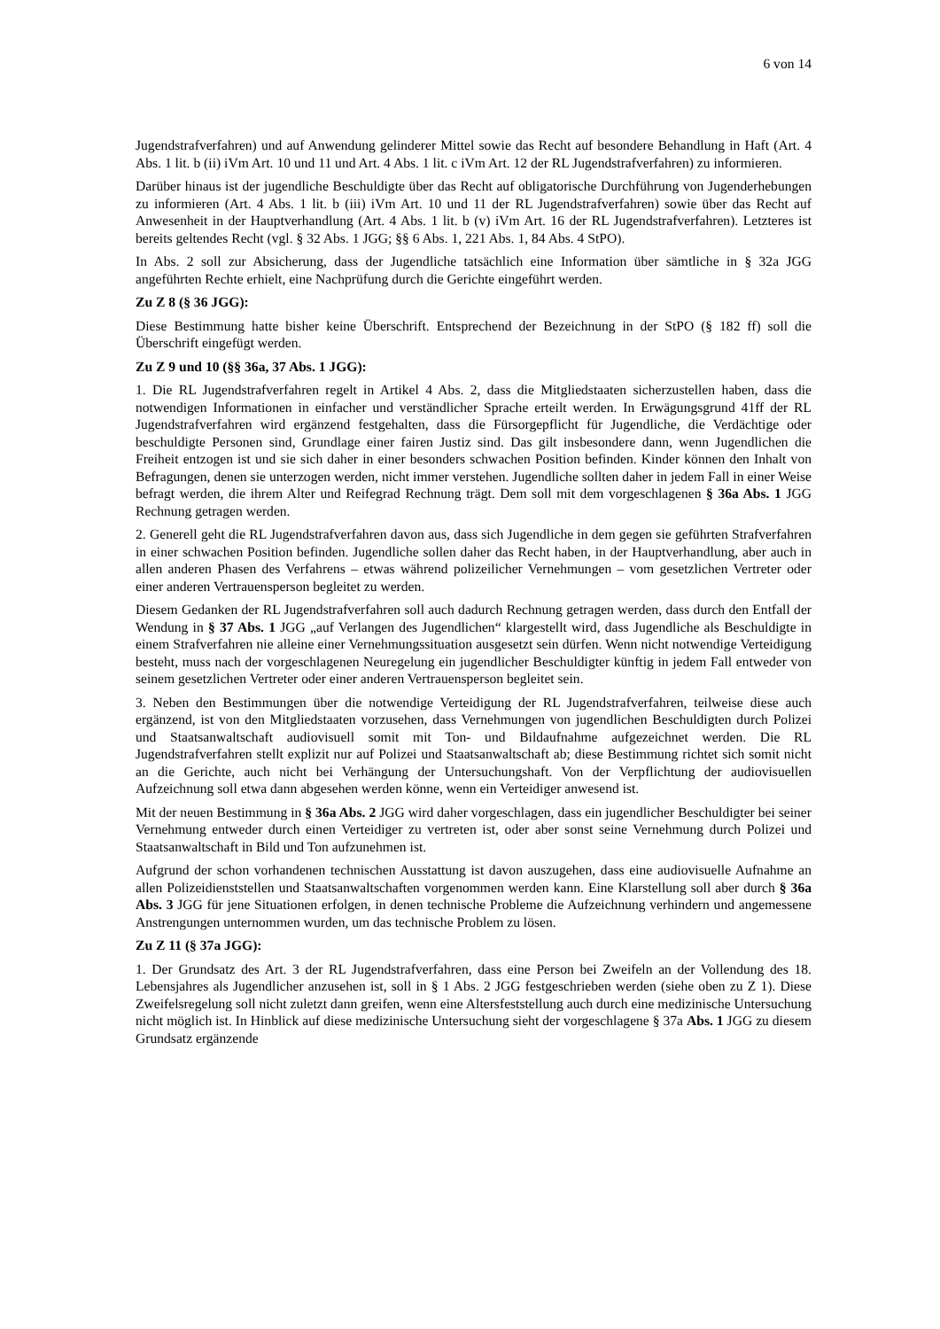6 von 14
Jugendstrafverfahren) und auf Anwendung gelinderer Mittel sowie das Recht auf besondere Behandlung in Haft (Art. 4 Abs. 1 lit. b (ii) iVm Art. 10 und 11 und Art. 4 Abs. 1 lit. c iVm Art. 12 der RL Jugendstrafverfahren) zu informieren.
Darüber hinaus ist der jugendliche Beschuldigte über das Recht auf obligatorische Durchführung von Jugenderhebungen zu informieren (Art. 4 Abs. 1 lit. b (iii) iVm Art. 10 und 11 der RL Jugendstrafverfahren) sowie über das Recht auf Anwesenheit in der Hauptverhandlung (Art. 4 Abs. 1 lit. b (v) iVm Art. 16 der RL Jugendstrafverfahren). Letzteres ist bereits geltendes Recht (vgl. § 32 Abs. 1 JGG; §§ 6 Abs. 1, 221 Abs. 1, 84 Abs. 4 StPO).
In Abs. 2 soll zur Absicherung, dass der Jugendliche tatsächlich eine Information über sämtliche in § 32a JGG angeführten Rechte erhielt, eine Nachprüfung durch die Gerichte eingeführt werden.
Zu Z 8 (§ 36 JGG):
Diese Bestimmung hatte bisher keine Überschrift. Entsprechend der Bezeichnung in der StPO (§ 182 ff) soll die Überschrift eingefügt werden.
Zu Z 9 und 10 (§§ 36a, 37 Abs. 1 JGG):
1. Die RL Jugendstrafverfahren regelt in Artikel 4 Abs. 2, dass die Mitgliedstaaten sicherzustellen haben, dass die notwendigen Informationen in einfacher und verständlicher Sprache erteilt werden. In Erwägungsgrund 41ff der RL Jugendstrafverfahren wird ergänzend festgehalten, dass die Fürsorgepflicht für Jugendliche, die Verdächtige oder beschuldigte Personen sind, Grundlage einer fairen Justiz sind. Das gilt insbesondere dann, wenn Jugendlichen die Freiheit entzogen ist und sie sich daher in einer besonders schwachen Position befinden. Kinder können den Inhalt von Befragungen, denen sie unterzogen werden, nicht immer verstehen. Jugendliche sollten daher in jedem Fall in einer Weise befragt werden, die ihrem Alter und Reifegrad Rechnung trägt. Dem soll mit dem vorgeschlagenen § 36a Abs. 1 JGG Rechnung getragen werden.
2. Generell geht die RL Jugendstrafverfahren davon aus, dass sich Jugendliche in dem gegen sie geführten Strafverfahren in einer schwachen Position befinden. Jugendliche sollen daher das Recht haben, in der Hauptverhandlung, aber auch in allen anderen Phasen des Verfahrens – etwas während polizeilicher Vernehmungen – vom gesetzlichen Vertreter oder einer anderen Vertrauensperson begleitet zu werden.
Diesem Gedanken der RL Jugendstrafverfahren soll auch dadurch Rechnung getragen werden, dass durch den Entfall der Wendung in § 37 Abs. 1 JGG „auf Verlangen des Jugendlichen“ klargestellt wird, dass Jugendliche als Beschuldigte in einem Strafverfahren nie alleine einer Vernehmungssituation ausgesetzt sein dürfen. Wenn nicht notwendige Verteidigung besteht, muss nach der vorgeschlagenen Neuregelung ein jugendlicher Beschuldigter künftig in jedem Fall entweder von seinem gesetzlichen Vertreter oder einer anderen Vertrauensperson begleitet sein.
3. Neben den Bestimmungen über die notwendige Verteidigung der RL Jugendstrafverfahren, teilweise diese auch ergänzend, ist von den Mitgliedstaaten vorzusehen, dass Vernehmungen von jugendlichen Beschuldigten durch Polizei und Staatsanwaltschaft audiovisuell somit mit Ton- und Bildaufnahme aufgezeichnet werden. Die RL Jugendstrafverfahren stellt explizit nur auf Polizei und Staatsanwaltschaft ab; diese Bestimmung richtet sich somit nicht an die Gerichte, auch nicht bei Verhängung der Untersuchungshaft. Von der Verpflichtung der audiovisuellen Aufzeichnung soll etwa dann abgesehen werden könne, wenn ein Verteidiger anwesend ist.
Mit der neuen Bestimmung in § 36a Abs. 2 JGG wird daher vorgeschlagen, dass ein jugendlicher Beschuldigter bei seiner Vernehmung entweder durch einen Verteidiger zu vertreten ist, oder aber sonst seine Vernehmung durch Polizei und Staatsanwaltschaft in Bild und Ton aufzunehmen ist.
Aufgrund der schon vorhandenen technischen Ausstattung ist davon auszugehen, dass eine audiovisuelle Aufnahme an allen Polizeidienststellen und Staatsanwaltschaften vorgenommen werden kann. Eine Klarstellung soll aber durch § 36a Abs. 3 JGG für jene Situationen erfolgen, in denen technische Probleme die Aufzeichnung verhindern und angemessene Anstrengungen unternommen wurden, um das technische Problem zu lösen.
Zu Z 11 (§ 37a JGG):
1. Der Grundsatz des Art. 3 der RL Jugendstrafverfahren, dass eine Person bei Zweifeln an der Vollendung des 18. Lebensjahres als Jugendlicher anzusehen ist, soll in § 1 Abs. 2 JGG festgeschrieben werden (siehe oben zu Z 1). Diese Zweifelsregelung soll nicht zuletzt dann greifen, wenn eine Altersfeststellung auch durch eine medizinische Untersuchung nicht möglich ist. In Hinblick auf diese medizinische Untersuchung sieht der vorgeschlagene § 37a Abs. 1 JGG zu diesem Grundsatz ergänzende